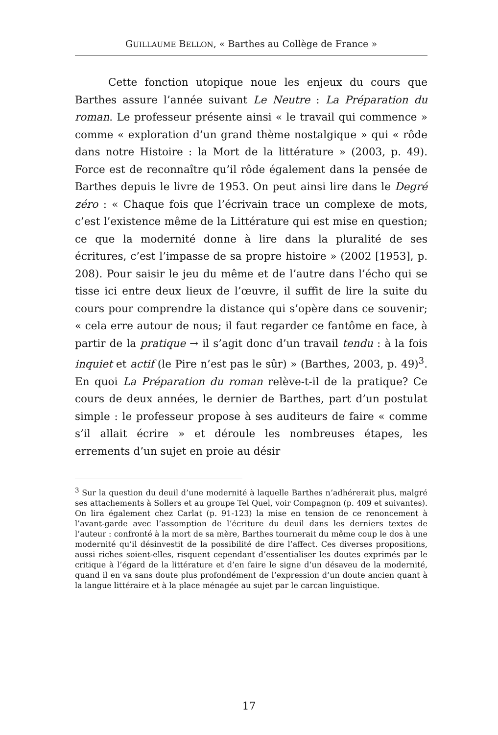GUILLAUME BELLON, « Barthes au Collège de France »
Cette fonction utopique noue les enjeux du cours que Barthes assure l’année suivant Le Neutre : La Préparation du roman. Le professeur présente ainsi « le travail qui commence » comme « exploration d’un grand thème nostalgique » qui « rôde dans notre Histoire : la Mort de la littérature » (2003, p. 49). Force est de reconnaître qu’il rôde également dans la pensée de Barthes depuis le livre de 1953. On peut ainsi lire dans le Degré zéro : « Chaque fois que l’écrivain trace un complexe de mots, c’est l’existence même de la Littérature qui est mise en question; ce que la modernité donne à lire dans la pluralité de ses écritures, c’est l’impasse de sa propre histoire » (2002 [1953], p. 208). Pour saisir le jeu du même et de l’autre dans l’écho qui se tisse ici entre deux lieux de l’œuvre, il suffit de lire la suite du cours pour comprendre la distance qui s’opère dans ce souvenir; « cela erre autour de nous; il faut regarder ce fantôme en face, à partir de la pratique → il s’agit donc d’un travail tendu : à la fois inquiet et actif (le Pire n’est pas le sûr) » (Barthes, 2003, p. 49)<sup>3</sup>. En quoi La Préparation du roman relève-t-il de la pratique? Ce cours de deux années, le dernier de Barthes, part d’un postulat simple : le professeur propose à ses auditeurs de faire « comme s’il allait écrire » et déroule les nombreuses étapes, les errements d’un sujet en proie au désir
<sup>3</sup> Sur la question du deuil d’une modernité à laquelle Barthes n’adhérerait plus, malgré ses attachements à Sollers et au groupe Tel Quel, voir Compagnon (p. 409 et suivantes). On lira également chez Carlat (p. 91-123) la mise en tension de ce renoncement à l’avant-garde avec l’assomption de l’écriture du deuil dans les derniers textes de l’auteur : confronté à la mort de sa mère, Barthes tournerait du même coup le dos à une modernité qu’il désinvestit de la possibilité de dire l’affect. Ces diverses propositions, aussi riches soient-elles, risquent cependant d’essentialiser les doutes exprimés par le critique à l’égard de la littérature et d’en faire le signe d’un désaveu de la modernité, quand il en va sans doute plus profondément de l’expression d’un doute ancien quant à la langue littéraire et à la place ménagée au sujet par le carcan linguistique.
17